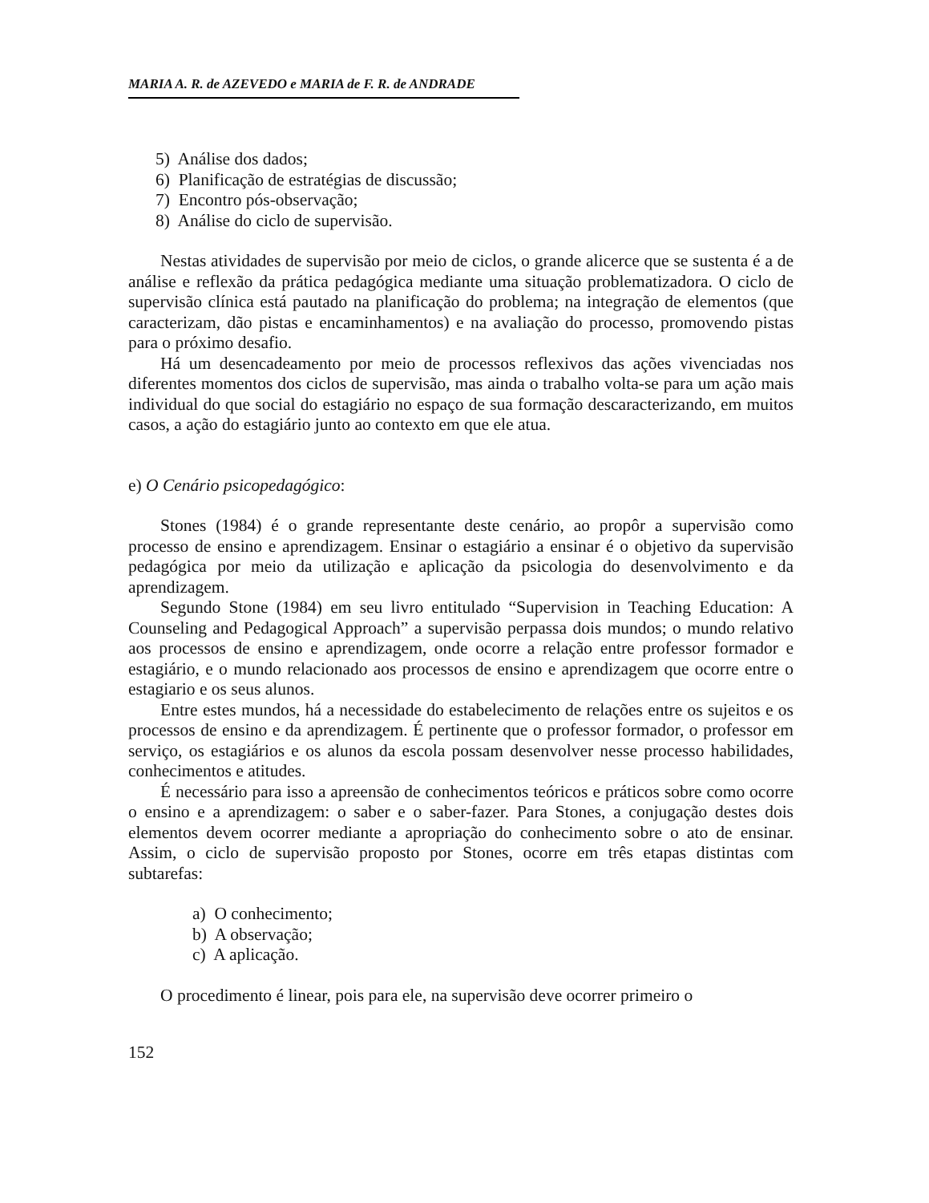MARIA A. R. de AZEVEDO e MARIA de F. R. de ANDRADE
5) Análise dos dados;
6) Planificação de estratégias de discussão;
7) Encontro pós-observação;
8) Análise do ciclo de supervisão.
Nestas atividades de supervisão por meio de ciclos, o grande alicerce que se sustenta é a de análise e reflexão da prática pedagógica mediante uma situação problematizadora. O ciclo de supervisão clínica está pautado na planificação do problema; na integração de elementos (que caracterizam, dão pistas e encaminhamentos) e na avaliação do processo, promovendo pistas para o próximo desafio.
Há um desencadeamento por meio de processos reflexivos das ações vivenciadas nos diferentes momentos dos ciclos de supervisão, mas ainda o trabalho volta-se para um ação mais individual do que social do estagiário no espaço de sua formação descaracterizando, em muitos casos, a ação do estagiário junto ao contexto em que ele atua.
e) O Cenário psicopedagógico:
Stones (1984) é o grande representante deste cenário, ao propôr a supervisão como processo de ensino e aprendizagem. Ensinar o estagiário a ensinar é o objetivo da supervisão pedagógica por meio da utilização e aplicação da psicologia do desenvolvimento e da aprendizagem.
Segundo Stone (1984) em seu livro entitulado “Supervision in Teaching Education: A Counseling and Pedagogical Approach” a supervisão perpassa dois mundos; o mundo relativo aos processos de ensino e aprendizagem, onde ocorre a relação entre professor formador e estagiário, e o mundo relacionado aos processos de ensino e aprendizagem que ocorre entre o estagiario e os seus alunos.
Entre estes mundos, há a necessidade do estabelecimento de relações entre os sujeitos e os processos de ensino e da aprendizagem. É pertinente que o professor formador, o professor em serviço, os estagiários e os alunos da escola possam desenvolver nesse processo habilidades, conhecimentos e atitudes.
É necessário para isso a apreensão de conhecimentos teóricos e práticos sobre como ocorre o ensino e a aprendizagem: o saber e o saber-fazer. Para Stones, a conjugação destes dois elementos devem ocorrer mediante a apropriação do conhecimento sobre o ato de ensinar. Assim, o ciclo de supervisão proposto por Stones, ocorre em três etapas distintas com subtarefas:
a) O conhecimento;
b) A observação;
c) A aplicação.
O procedimento é linear, pois para ele, na supervisão deve ocorrer primeiro o
152